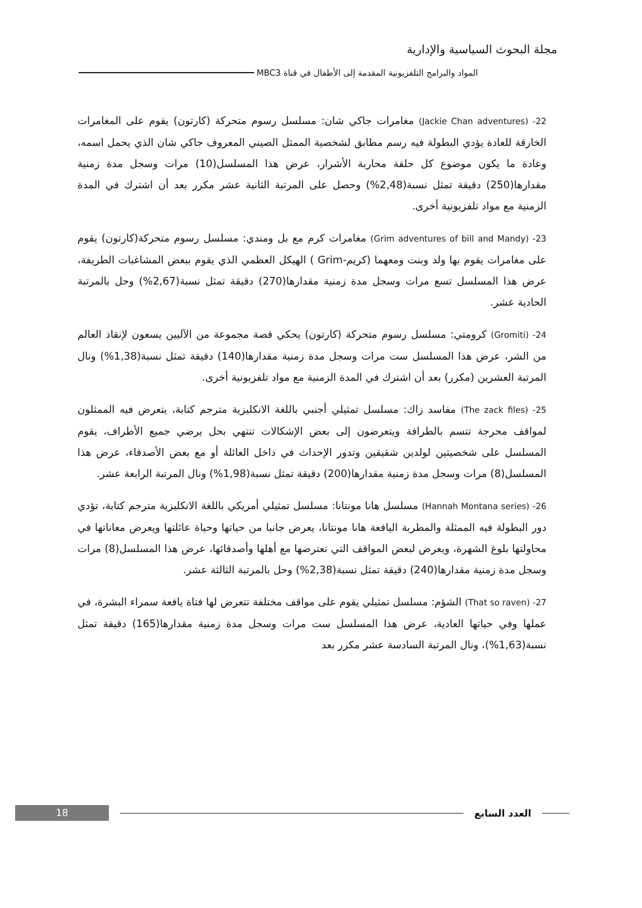مجلة البحوث السياسية والإدارية
المواد والبرامج التلفزيونية المقدمة إلى الأطفال في قناة MBC3
22- (Jackie Chan adventures) مغامرات جاكي شان: مسلسل رسوم متحركة (كارتون) يقوم على المغامرات الخارقة للعادة يؤدي البطولة فيه رسم مطابق لشخصية الممثل الصيني المعروف جاكي شان الذي يحمل اسمه، وعادة ما يكون موضوع كل حلقة محاربة الأشرار، عرض هذا المسلسل(10) مرات وسجل مدة زمنية مقدارها(250) دقيقة تمثل نسبة(2,48%) وحصل على المرتبة الثانية عشر مكرر بعد أن اشترك في المدة الزمنية مع مواد تلفزيونية أخرى.
23- (Grim adventures of bill and Mandy) مغامرات كرم مع بل ومندي: مسلسل رسوم متحركة(كارتون) يقوم على مغامرات يقوم بها ولد وبنت ومعهما (كريم-Grim ) الهيكل العظمي الذي يقوم ببعض المشاغبات الطريفة، عرض هذا المسلسل تسع مرات وسجل مدة زمنية مقدارها(270) دقيقة تمثل نسبة(2,67%) وحل بالمرتبة الحادية عشر.
24- (Gromiti) كرومتي: مسلسل رسوم متحركة (كارتون) يحكي قصة مجموعة من الآليين يسعون لإنقاذ العالم من الشر، عرض هذا المسلسل ست مرات وسجل مدة زمنية مقدارها(140) دقيقة تمثل نسبة(1,38%) ونال المرتبة العشرين (مكرر) بعد أن اشترك في المدة الزمنية مع مواد تلفزيونية أخرى.
25- (The zack files) مفاسد زاك: مسلسل تمثيلي أجنبي باللغة الانكليزية مترجم كتابة، يتعرض فيه الممثلون لمواقف محرجة تتسم بالطرافة ويتعرضون إلى بعض الإشكالات تنتهي بحل يرضي جميع الأطراف، يقوم المسلسل على شخصيتين لولدين شقيقين وتدور الإحداث في داخل العائلة أو مع بعض الأصدقاء، عرض هذا المسلسل(8) مرات وسجل مدة زمنية مقدارها(200) دقيقة تمثل نسبة(1,98%) ونال المرتبة الرابعة عشر.
26- (Hannah Montana series) مسلسل هانا مونتانا: مسلسل تمثيلي أمريكي باللغة الانكليزية مترجم كتابة، تؤدي دور البطولة فيه الممثلة والمطربة اليافعة هانا مونتانا، يعرض جانبا من حياتها وحياة عائلتها ويعرض معاناتها في محاولتها بلوغ الشهرة، ويعرض لبعض المواقف التي تعترضها مع أهلها وأصدقائها، عرض هذا المسلسل(8) مرات وسجل مدة زمنية مقدارها(240) دقيقة تمثل نسبة(2,38%) وحل بالمرتبة الثالثة عشر.
27- (That so raven) الشؤم: مسلسل تمثيلي يقوم على مواقف مختلفة تتعرض لها فتاة يافعة سمراء البشرة، في عملها وفي حياتها العادية، عرض هذا المسلسل ست مرات وسجل مدة زمنية مقدارها(165) دقيقة تمثل نسبة(1,63%)، ونال المرتبة السادسة عشر مكرر بعد
18
العدد السابع